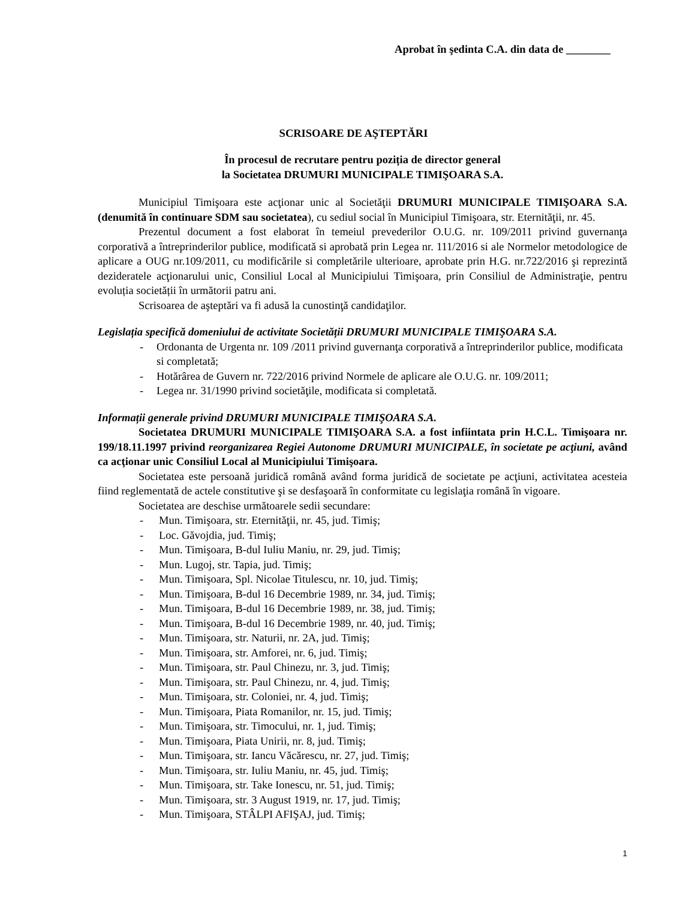Aprobat în şedinta C.A. din data de ________
SCRISOARE DE AŞTEPTĂRI
În procesul de recrutare pentru poziția de director general
la Societatea DRUMURI MUNICIPALE TIMIŞOARA S.A.
Municipiul Timişoara este acţionar unic al Societăţii DRUMURI MUNICIPALE TIMIŞOARA S.A. (denumită în continuare SDM sau societatea), cu sediul social în Municipiul Timişoara, str. Eternităţii, nr. 45.
Prezentul document a fost elaborat în temeiul prevederilor O.U.G. nr. 109/2011 privind guvernanţa corporativă a întreprinderilor publice, modificată si aprobată prin Legea nr. 111/2016 si ale Normelor metodologice de aplicare a OUG nr.109/2011, cu modificările si completările ulterioare, aprobate prin H.G. nr.722/2016 şi reprezintă dezideratele acţionarului unic, Consiliul Local al Municipiului Timişoara, prin Consiliul de Administraţie, pentru evoluția societății în următorii patru ani.
Scrisoarea de aşteptări va fi adusă la cunostinţă candidaţilor.
Legislația specifică domeniului de activitate Societății DRUMURI MUNICIPALE TIMIŞOARA S.A.
- Ordonanta de Urgenta nr. 109 /2011 privind guvernanţa corporativă a întreprinderilor publice, modificata si completată;
- Hotărârea de Guvern nr. 722/2016 privind Normele de aplicare ale O.U.G. nr. 109/2011;
- Legea nr. 31/1990 privind societăţile, modificata si completată.
Informații generale privind DRUMURI MUNICIPALE TIMIŞOARA S.A.
Societatea DRUMURI MUNICIPALE TIMIŞOARA S.A. a fost infiintata prin H.C.L. Timişoara nr. 199/18.11.1997 privind reorganizarea Regiei Autonome DRUMURI MUNICIPALE, în societate pe acţiuni, având ca acţionar unic Consiliul Local al Municipiului Timişoara.
Societatea este persoană juridică română având forma juridică de societate pe acţiuni, activitatea acesteia fiind reglementată de actele constitutive şi se desfaşoară în conformitate cu legislaţia română în vigoare.
Societatea are deschise următoarele sedii secundare:
- Mun. Timişoara, str. Eternităţii, nr. 45, jud. Timiş;
- Loc. Găvojdia, jud. Timiş;
- Mun. Timişoara, B-dul Iuliu Maniu, nr. 29, jud. Timiş;
- Mun. Lugoj, str. Tapia, jud. Timiş;
- Mun. Timişoara, Spl. Nicolae Titulescu, nr. 10, jud. Timiş;
- Mun. Timişoara, B-dul 16 Decembrie 1989, nr. 34, jud. Timiş;
- Mun. Timişoara, B-dul 16 Decembrie 1989, nr. 38, jud. Timiş;
- Mun. Timişoara, B-dul 16 Decembrie 1989, nr. 40, jud. Timiş;
- Mun. Timişoara, str. Naturii, nr. 2A, jud. Timiş;
- Mun. Timişoara, str. Amforei, nr. 6, jud. Timiş;
- Mun. Timişoara, str. Paul Chinezu, nr. 3, jud. Timiş;
- Mun. Timişoara, str. Paul Chinezu, nr. 4, jud. Timiş;
- Mun. Timişoara, str. Coloniei, nr. 4, jud. Timiş;
- Mun. Timişoara, Piata Romanilor, nr. 15, jud. Timiş;
- Mun. Timişoara, str. Timocului, nr. 1, jud. Timiş;
- Mun. Timişoara, Piata Unirii, nr. 8, jud. Timiş;
- Mun. Timişoara, str. Iancu Văcărescu, nr. 27, jud. Timiş;
- Mun. Timişoara, str. Iuliu Maniu, nr. 45, jud. Timiş;
- Mun. Timişoara, str. Take Ionescu, nr. 51, jud. Timiş;
- Mun. Timişoara, str. 3 August 1919, nr. 17, jud. Timiş;
- Mun. Timişoara, STÂLPI AFIŞAJ, jud. Timiş;
1